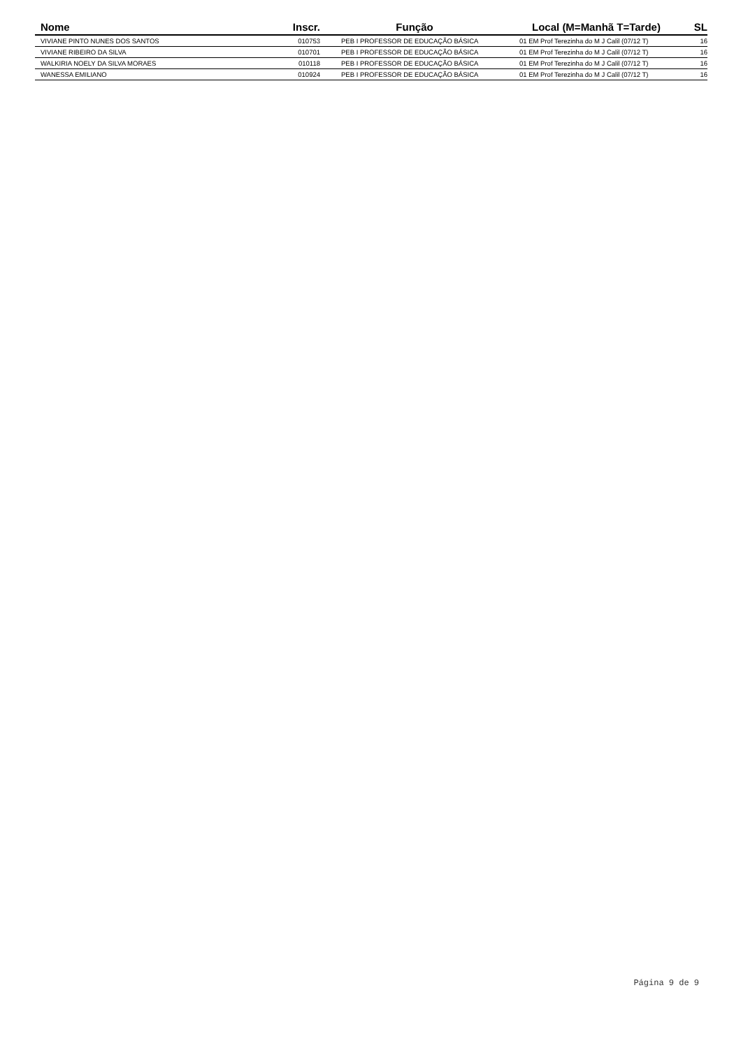| Nome | Inscr. | Função | Local (M=Manhã T=Tarde) | SL |
| --- | --- | --- | --- | --- |
| VIVIANE PINTO NUNES DOS SANTOS | 010753 | PEB I PROFESSOR DE EDUCAÇÃO BÁSICA | 01 EM Prof Terezinha do M J Calil (07/12 T) | 16 |
| VIVIANE RIBEIRO DA SILVA | 010701 | PEB I PROFESSOR DE EDUCAÇÃO BÁSICA | 01 EM Prof Terezinha do M J Calil (07/12 T) | 16 |
| WALKIRIA NOELY DA SILVA MORAES | 010118 | PEB I PROFESSOR DE EDUCAÇÃO BÁSICA | 01 EM Prof Terezinha do M J Calil (07/12 T) | 16 |
| WANESSA EMILIANO | 010924 | PEB I PROFESSOR DE EDUCAÇÃO BÁSICA | 01 EM Prof Terezinha do M J Calil (07/12 T) | 16 |
Página 9 de 9